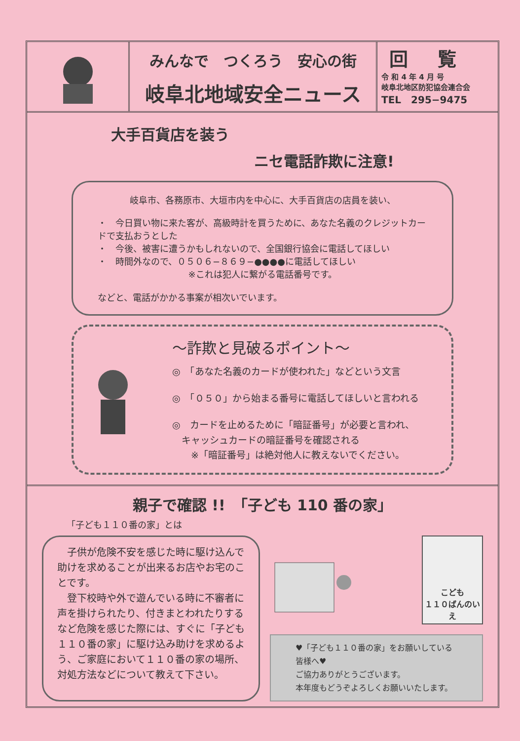みんなで　つくろう　安心の街
岐阜北地域安全ニュース
回覧
令 和 4 年 4 月 号
岐阜北地区防犯協会連合会
TEL　295−9475
大手百貨店を装う
ニセ電話詐欺に注意!
岐阜市、各務原市、大垣市内を中心に、大手百貨店の店員を装い、
・　今日買い物に来た客が、高級時計を買うために、あなた名義のクレジットカードで支払おうとした
・　今後、被害に遭うかもしれないので、全国銀行協会に電話してほしい
・　時間外なので、０５０６−８６９−●●●●に電話してほしい
※これは犯人に繋がる電話番号です。
などと、電話がかかる事案が相次いでいます。
〜詐欺と見破るポイント〜
◎　「あなた名義のカードが使われた」などという文言
◎　「０５０」から始まる番号に電話してほしいと言われる
◎　カードを止めるために「暗証番号」が必要と言われ、
　キャッシュカードの暗証番号を確認される
　　※「暗証番号」は絶対他人に教えないでください。
親子で確認 !!　「子ども 110 番の家」
「子ども１１０番の家」とは
　子供が危険不安を感じた時に駆け込んで助けを求めることが出来るお店やお宅のことです。
　登下校時や外で遊んでいる時に不審者に声を掛けられたり、付きまとわれたりするなど危険を感じた際には、すぐに「子ども１１０番の家」に駆け込み助けを求めるよう、ご家庭において１１０番の家の場所、対処方法などについて教えて下さい。
こども
１１０ばんのいえ
♥「子ども１１０番の家」をお願いしている皆様へ♥
ご協力ありがとうございます。
本年度もどうぞよろしくお願いいたします。